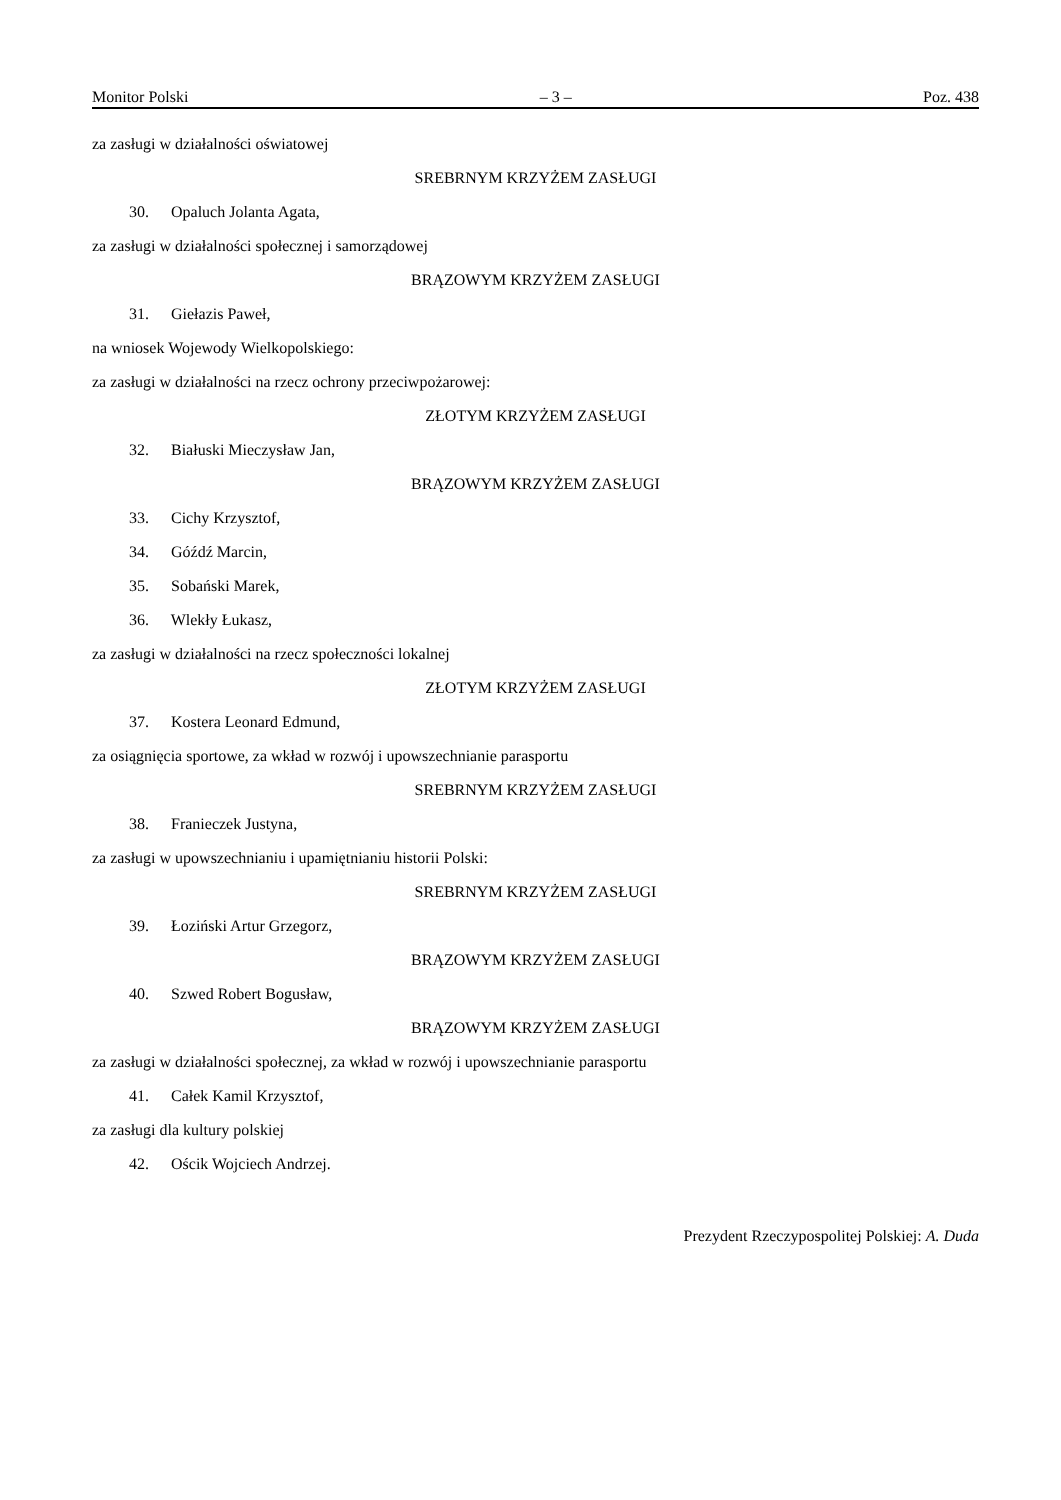Monitor Polski – 3 – Poz. 438
za zasługi w działalności oświatowej
SREBRNYM KRZYŻEM ZASŁUGI
30. Opaluch Jolanta Agata,
za zasługi w działalności społecznej i samorządowej
BRĄZOWYM KRZYŻEM ZASŁUGI
31. Giełazis Paweł,
na wniosek Wojewody Wielkopolskiego:
za zasługi w działalności na rzecz ochrony przeciwpożarowej:
ZŁOTYM KRZYŻEM ZASŁUGI
32. Białuski Mieczysław Jan,
BRĄZOWYM KRZYŻEM ZASŁUGI
33. Cichy Krzysztof,
34. Góźdź Marcin,
35. Sobański Marek,
36. Wlekły Łukasz,
za zasługi w działalności na rzecz społeczności lokalnej
ZŁOTYM KRZYŻEM ZASŁUGI
37. Kostera Leonard Edmund,
za osiągnięcia sportowe, za wkład w rozwój i upowszechnianie parasportu
SREBRNYM KRZYŻEM ZASŁUGI
38. Franieczek Justyna,
za zasługi w upowszechnianiu i upamiętnianiu historii Polski:
SREBRNYM KRZYŻEM ZASŁUGI
39. Łoziński Artur Grzegorz,
BRĄZOWYM KRZYŻEM ZASŁUGI
40. Szwed Robert Bogusław,
BRĄZOWYM KRZYŻEM ZASŁUGI
za zasługi w działalności społecznej, za wkład w rozwój i upowszechnianie parasportu
41. Całek Kamil Krzysztof,
za zasługi dla kultury polskiej
42. Ościk Wojciech Andrzej.
Prezydent Rzeczypospolitej Polskiej: A. Duda